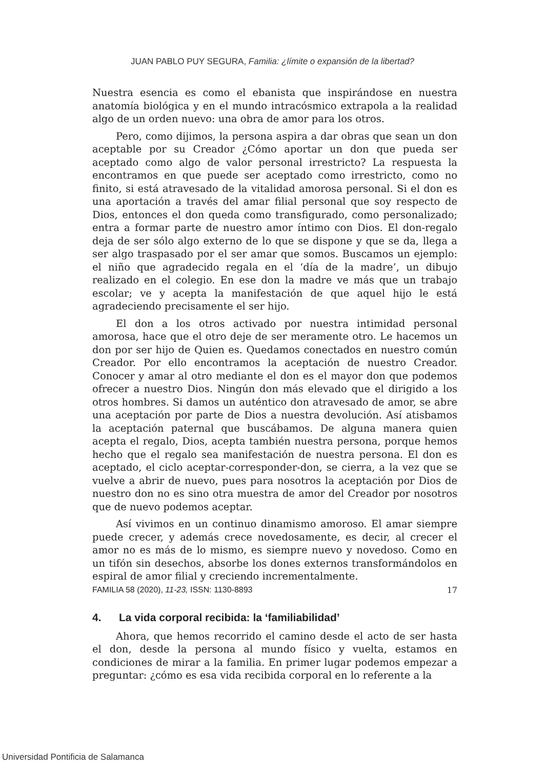JUAN PABLO PUY SEGURA, Familia: ¿límite o expansión de la libertad?
Nuestra esencia es como el ebanista que inspirándose en nuestra anatomía biológica y en el mundo intracósmico extrapola a la realidad algo de un orden nuevo: una obra de amor para los otros.
Pero, como dijimos, la persona aspira a dar obras que sean un don aceptable por su Creador ¿Cómo aportar un don que pueda ser aceptado como algo de valor personal irrestricto? La respuesta la encontramos en que puede ser aceptado como irrestricto, como no finito, si está atravesado de la vitalidad amorosa personal. Si el don es una aportación a través del amar filial personal que soy respecto de Dios, entonces el don queda como transfigurado, como personalizado; entra a formar parte de nuestro amor íntimo con Dios. El don-regalo deja de ser sólo algo externo de lo que se dispone y que se da, llega a ser algo traspasado por el ser amar que somos. Buscamos un ejemplo: el niño que agradecido regala en el ‘día de la madre’, un dibujo realizado en el colegio. En ese don la madre ve más que un trabajo escolar; ve y acepta la manifestación de que aquel hijo le está agradeciendo precisamente el ser hijo.
El don a los otros activado por nuestra intimidad personal amorosa, hace que el otro deje de ser meramente otro. Le hacemos un don por ser hijo de Quien es. Quedamos conectados en nuestro común Creador. Por ello encontramos la aceptación de nuestro Creador. Conocer y amar al otro mediante el don es el mayor don que podemos ofrecer a nuestro Dios. Ningún don más elevado que el dirigido a los otros hombres. Si damos un auténtico don atravesado de amor, se abre una aceptación por parte de Dios a nuestra devolución. Así atisbamos la aceptación paternal que buscábamos. De alguna manera quien acepta el regalo, Dios, acepta también nuestra persona, porque hemos hecho que el regalo sea manifestación de nuestra persona. El don es aceptado, el ciclo aceptar-corresponder-don, se cierra, a la vez que se vuelve a abrir de nuevo, pues para nosotros la aceptación por Dios de nuestro don no es sino otra muestra de amor del Creador por nosotros que de nuevo podemos aceptar.
Así vivimos en un continuo dinamismo amoroso. El amar siempre puede crecer, y además crece novedosamente, es decir, al crecer el amor no es más de lo mismo, es siempre nuevo y novedoso. Como en un tifón sin desechos, absorbe los dones externos transformándolos en espiral de amor filial y creciendo incrementalmente.
4. La vida corporal recibida: la ‘familiabilidad’
Ahora, que hemos recorrido el camino desde el acto de ser hasta el don, desde la persona al mundo físico y vuelta, estamos en condiciones de mirar a la familia. En primer lugar podemos empezar a preguntar: ¿cómo es esa vida recibida corporal en lo referente a la
FAMILIA 58 (2020), 11-23, ISSN: 1130-8893 17
Universidad Pontificia de Salamanca